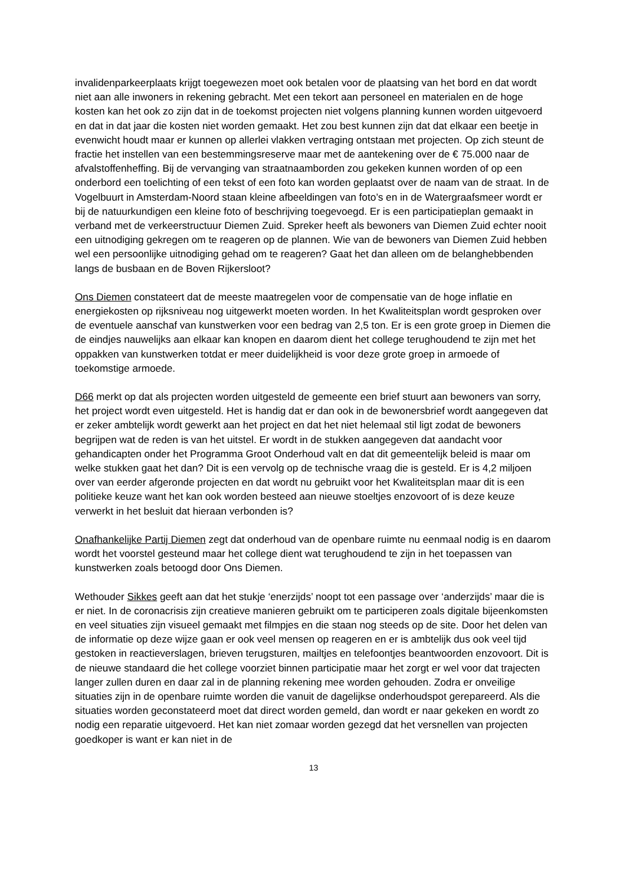invalidenparkeerplaats krijgt toegewezen moet ook betalen voor de plaatsing van het bord en dat wordt niet aan alle inwoners in rekening gebracht. Met een tekort aan personeel en materialen en de hoge kosten kan het ook zo zijn dat in de toekomst projecten niet volgens planning kunnen worden uitgevoerd en dat in dat jaar die kosten niet worden gemaakt. Het zou best kunnen zijn dat dat elkaar een beetje in evenwicht houdt maar er kunnen op allerlei vlakken vertraging ontstaan met projecten. Op zich steunt de fractie het instellen van een bestemmingsreserve maar met de aantekening over de € 75.000 naar de afvalstoffenheffing. Bij de vervanging van straatnaamborden zou gekeken kunnen worden of op een onderbord een toelichting of een tekst of een foto kan worden geplaatst over de naam van de straat. In de Vogelbuurt in Amsterdam-Noord staan kleine afbeeldingen van foto’s en in de Watergraafsmeer wordt er bij de natuurkundigen een kleine foto of beschrijving toegevoegd. Er is een participatieplan gemaakt in verband met de verkeerstructuur Diemen Zuid. Spreker heeft als bewoners van Diemen Zuid echter nooit een uitnodiging gekregen om te reageren op de plannen. Wie van de bewoners van Diemen Zuid hebben wel een persoonlijke uitnodiging gehad om te reageren? Gaat het dan alleen om de belanghebbenden langs de busbaan en de Boven Rijkersloot?
Ons Diemen constateert dat de meeste maatregelen voor de compensatie van de hoge inflatie en energiekosten op rijksniveau nog uitgewerkt moeten worden. In het Kwaliteitsplan wordt gesproken over de eventuele aanschaf van kunstwerken voor een bedrag van 2,5 ton. Er is een grote groep in Diemen die de eindjes nauwelijks aan elkaar kan knopen en daarom dient het college terughoudend te zijn met het oppakken van kunstwerken totdat er meer duidelijkheid is voor deze grote groep in armoede of toekomstige armoede.
D66 merkt op dat als projecten worden uitgesteld de gemeente een brief stuurt aan bewoners van sorry, het project wordt even uitgesteld. Het is handig dat er dan ook in de bewonersbrief wordt aangegeven dat er zeker ambtelijk wordt gewerkt aan het project en dat het niet helemaal stil ligt zodat de bewoners begrijpen wat de reden is van het uitstel. Er wordt in de stukken aangegeven dat aandacht voor gehandicapten onder het Programma Groot Onderhoud valt en dat dit gemeentelijk beleid is maar om welke stukken gaat het dan? Dit is een vervolg op de technische vraag die is gesteld. Er is 4,2 miljoen over van eerder afgeronde projecten en dat wordt nu gebruikt voor het Kwaliteitsplan maar dit is een politieke keuze want het kan ook worden besteed aan nieuwe stoeltjes enzovoort of is deze keuze verwerkt in het besluit dat hieraan verbonden is?
Onafhankelijke Partij Diemen zegt dat onderhoud van de openbare ruimte nu eenmaal nodig is en daarom wordt het voorstel gesteund maar het college dient wat terughoudend te zijn in het toepassen van kunstwerken zoals betoogd door Ons Diemen.
Wethouder Sikkes geeft aan dat het stukje ‘enerzijds’ noopt tot een passage over ‘anderzijds’ maar die is er niet. In de coronacrisis zijn creatieve manieren gebruikt om te participeren zoals digitale bijeenkomsten en veel situaties zijn visueel gemaakt met filmpjes en die staan nog steeds op de site. Door het delen van de informatie op deze wijze gaan er ook veel mensen op reageren en er is ambtelijk dus ook veel tijd gestoken in reactieverslagen, brieven terugsturen, mailtjes en telefoontjes beantwoorden enzovoort. Dit is de nieuwe standaard die het college voorziet binnen participatie maar het zorgt er wel voor dat trajecten langer zullen duren en daar zal in de planning rekening mee worden gehouden. Zodra er onveilige situaties zijn in de openbare ruimte worden die vanuit de dagelijkse onderhoudspot gerepareerd. Als die situaties worden geconstateerd moet dat direct worden gemeld, dan wordt er naar gekeken en wordt zo nodig een reparatie uitgevoerd. Het kan niet zomaar worden gezegd dat het versnellen van projecten goedkoper is want er kan niet in de
13